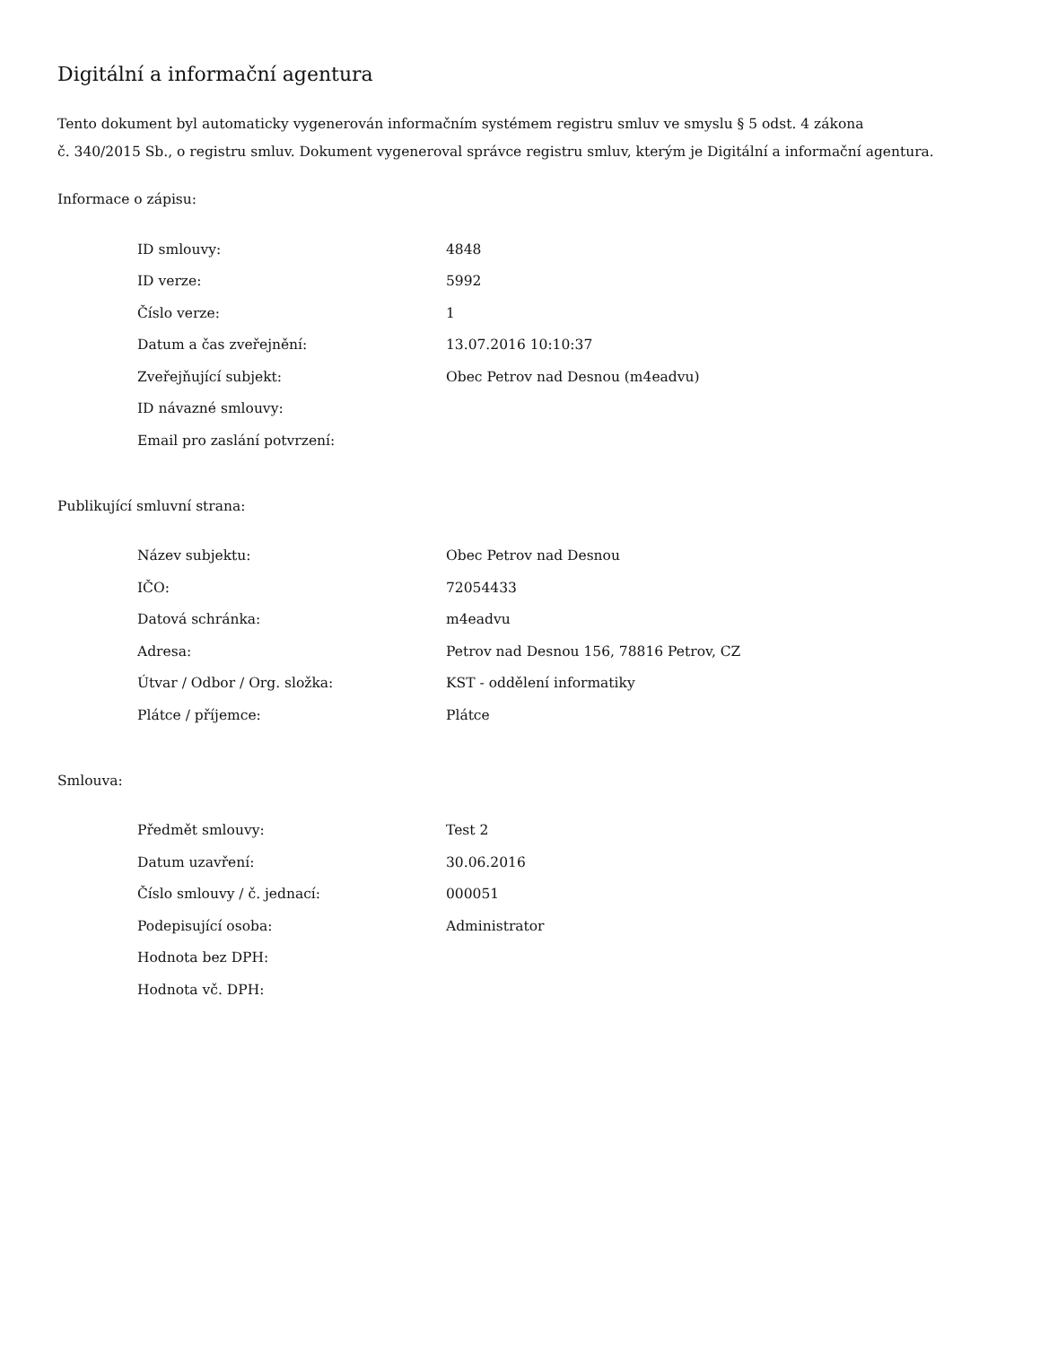Digitální a informační agentura
Tento dokument byl automaticky vygenerován informačním systémem registru smluv ve smyslu § 5 odst. 4 zákona
č. 340/2015 Sb., o registru smluv. Dokument vygeneroval správce registru smluv, kterým je Digitální a informační agentura.
Informace o zápisu:
| ID smlouvy: | 4848 |
| ID verze: | 5992 |
| Číslo verze: | 1 |
| Datum a čas zveřejnění: | 13.07.2016 10:10:37 |
| Zveřejňující subjekt: | Obec Petrov nad Desnou (m4eadvu) |
| ID návazné smlouvy: | |
| Email pro zaslání potvrzení: | |
Publikující smluvní strana:
| Název subjektu: | Obec Petrov nad Desnou |
| IČO: | 72054433 |
| Datová schránka: | m4eadvu |
| Adresa: | Petrov nad Desnou 156, 78816 Petrov, CZ |
| Útvar / Odbor / Org. složka: | KST - oddělení informatiky |
| Plátce / příjemce: | Plátce |
Smlouva:
| Předmět smlouvy: | Test 2 |
| Datum uzavření: | 30.06.2016 |
| Číslo smlouvy / č. jednací: | 000051 |
| Podepisující osoba: | Administrator |
| Hodnota bez DPH: | |
| Hodnota vč. DPH: | |